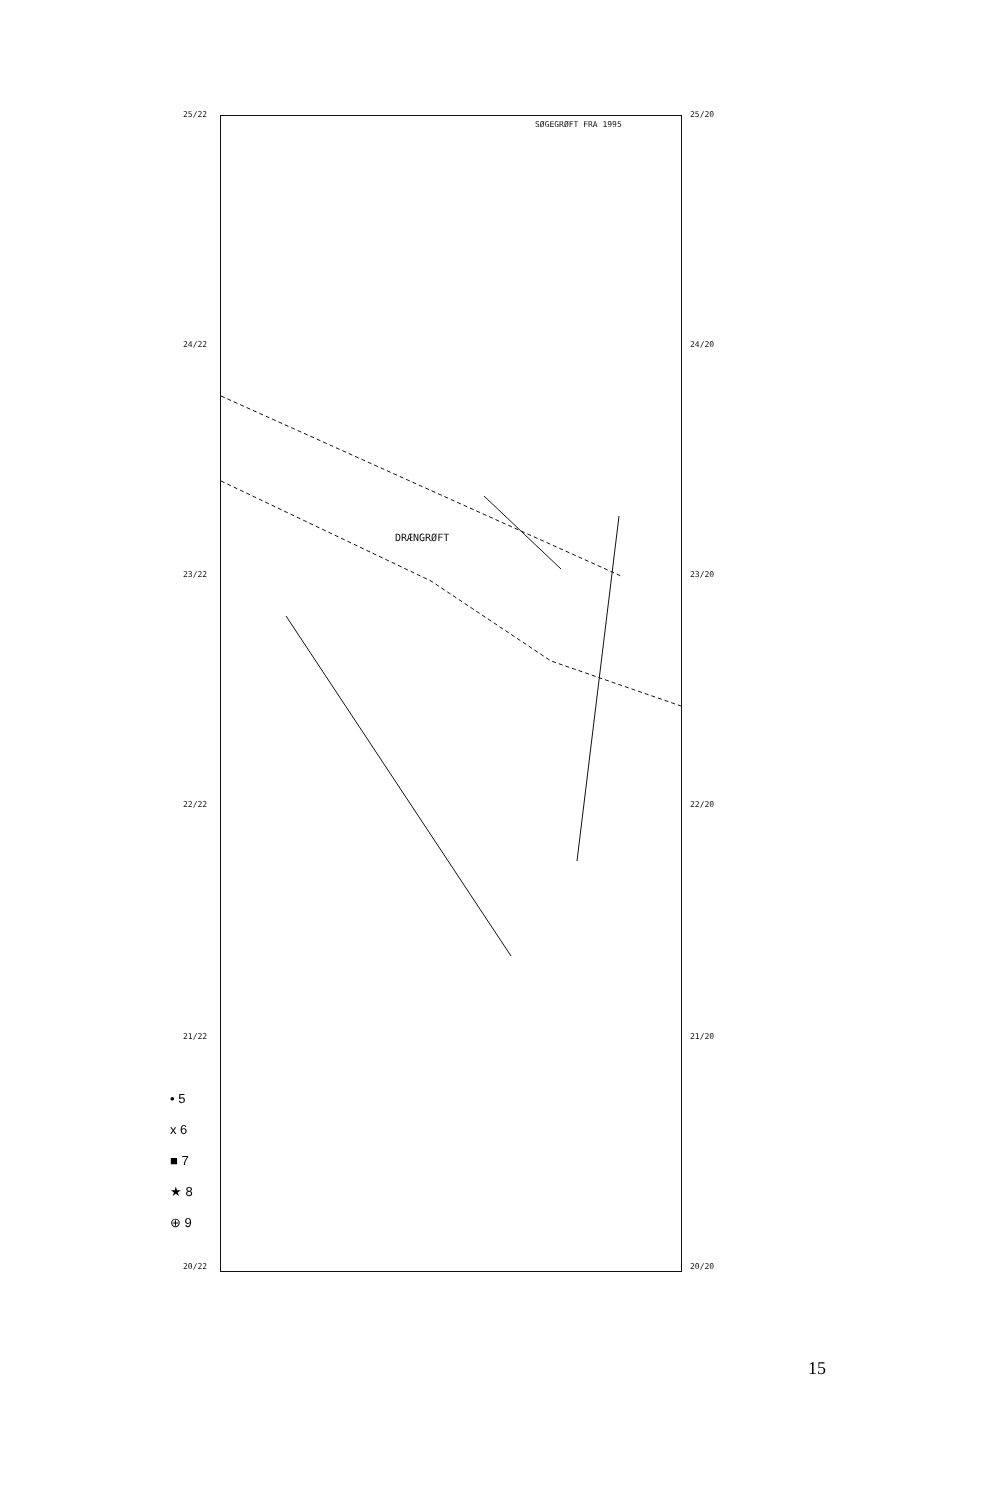25/22 25/20
SØGEGRØFT FRA 1995
24/22 24/20
23/22 23/20
DRÆNGRØFT
22/22 22/20
21/22 21/20
20/22 20/20
• 5
x 6
■ 7
★ 8
⊕ 9
15